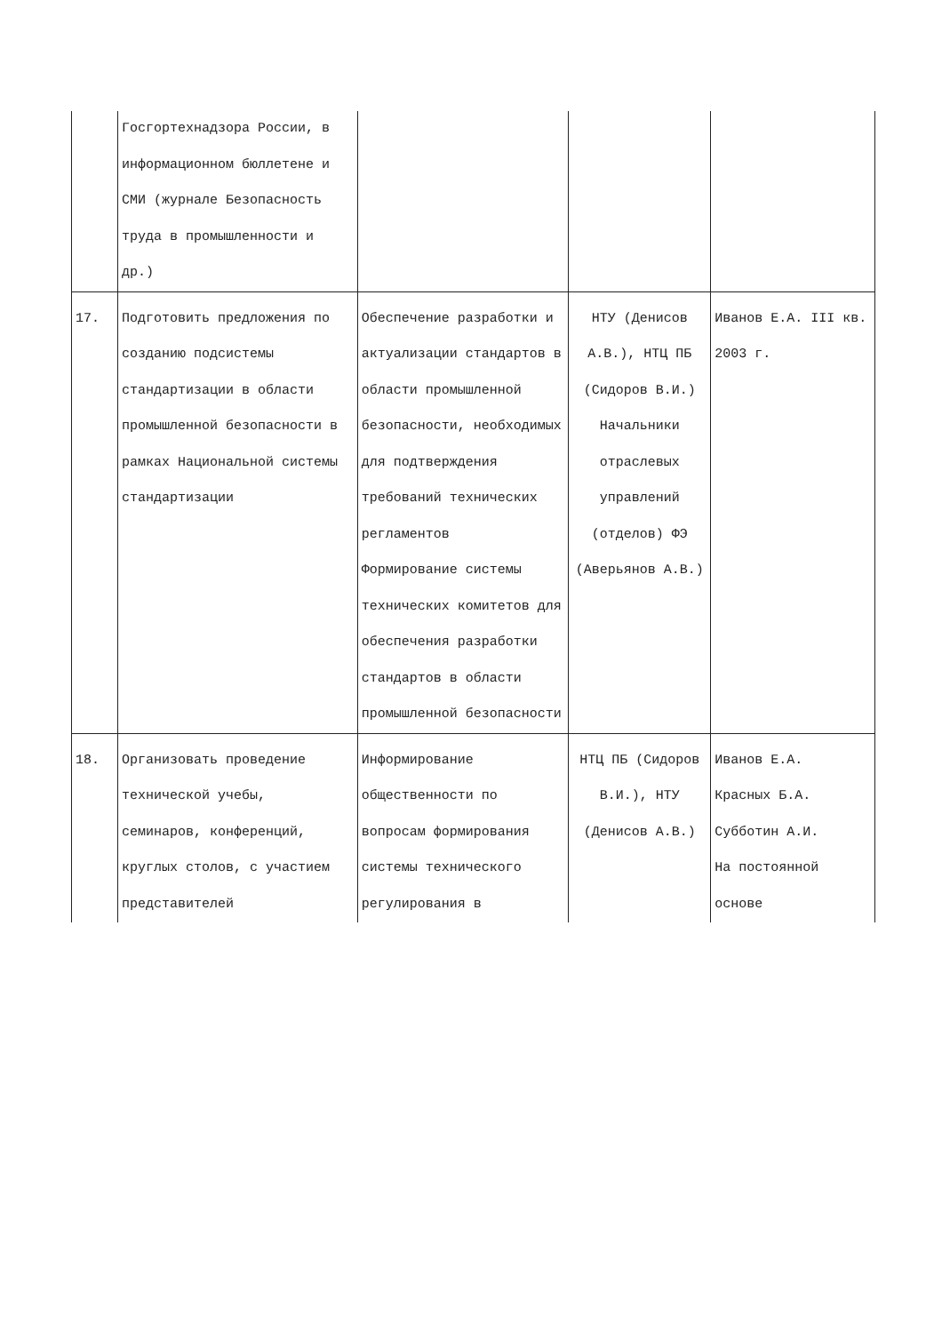| | Госгортехнадзора России, в информационном бюллетене и СМИ (журнале Безопасность труда в промышленности и др.) | | | |
| 17. | Подготовить предложения по созданию подсистемы стандартизации в области промышленной безопасности в рамках Национальной системы стандартизации | Обеспечение разработки и актуализации стандартов в области промышленной безопасности, необходимых для подтверждения требований технических регламентов Формирование системы технических комитетов для обеспечения разработки стандартов в области промышленной безопасности | НТУ (Денисов А.В.), НТЦ ПБ (Сидоров В.И.) Начальники отраслевых управлений (отделов) ФЭ (Аверьянов А.В.) | Иванов Е.А. III кв. 2003 г. |
| 18. | Организовать проведение технической учебы, семинаров, конференций, круглых столов, с участием представителей | Информирование общественности по вопросам формирования системы технического регулирования в | НТЦ ПБ (Сидоров В.И.), НТУ (Денисов А.В.) | Иванов Е.А. Красных Б.А. Субботин А.И. На постоянной основе |